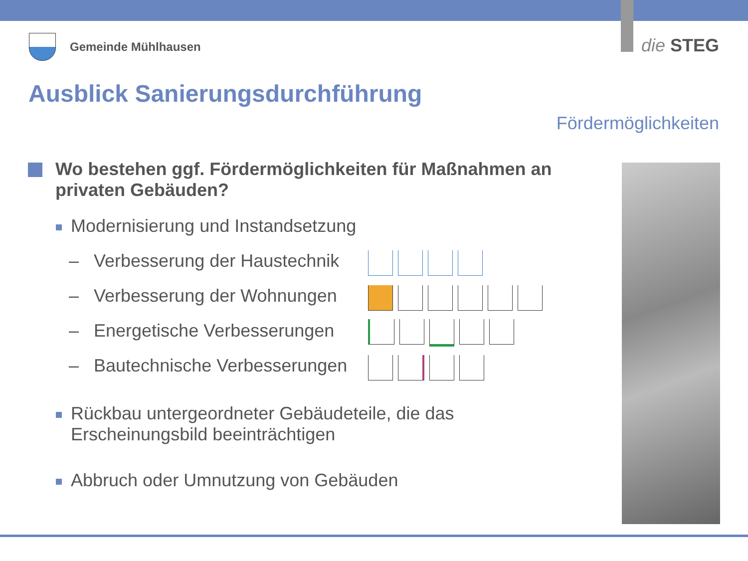Gemeinde Mühlhausen die STEG
Ausblick Sanierungsdurchführung
Fördermöglichkeiten
Wo bestehen ggf. Fördermöglichkeiten für Maßnahmen an privaten Gebäuden?
Modernisierung und Instandsetzung
– Verbesserung der Haustechnik
– Verbesserung der Wohnungen
– Energetische Verbesserungen
– Bautechnische Verbesserungen
Rückbau untergeordneter Gebäudeteile, die das
Erscheinungsbild beeinträchtigen
Abbruch oder Umnutzung von Gebäuden